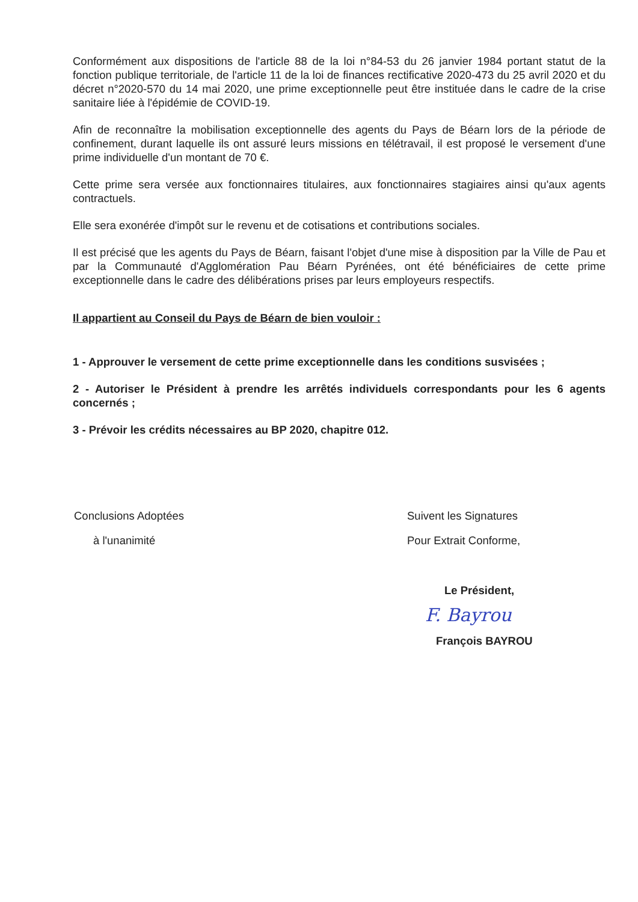Conformément aux dispositions de l'article 88 de la loi n°84-53 du 26 janvier 1984 portant statut de la fonction publique territoriale, de l'article 11 de la loi de finances rectificative 2020-473 du 25 avril 2020 et du décret n°2020-570 du 14 mai 2020, une prime exceptionnelle peut être instituée dans le cadre de la crise sanitaire liée à l'épidémie de COVID-19.
Afin de reconnaître la mobilisation exceptionnelle des agents du Pays de Béarn lors de la période de confinement, durant laquelle ils ont assuré leurs missions en télétravail, il est proposé le versement d'une prime individuelle d'un montant de 70 €.
Cette prime sera versée aux fonctionnaires titulaires, aux fonctionnaires stagiaires ainsi qu'aux agents contractuels.
Elle sera exonérée d'impôt sur le revenu et de cotisations et contributions sociales.
Il est précisé que les agents du Pays de Béarn, faisant l'objet d'une mise à disposition par la Ville de Pau et par la Communauté d'Agglomération Pau Béarn Pyrénées, ont été bénéficiaires de cette prime exceptionnelle dans le cadre des délibérations prises par leurs employeurs respectifs.
Il appartient au Conseil du Pays de Béarn de bien vouloir :
1 - Approuver le versement de cette prime exceptionnelle dans les conditions susvisées ;
2 - Autoriser le Président à prendre les arrêtés individuels correspondants pour les 6 agents concernés ;
3 - Prévoir les crédits nécessaires au BP 2020, chapitre 012.
Conclusions Adoptées
à l'unanimité
Suivent les Signatures
Pour Extrait Conforme,
Le Président,
F. Bayrou
François BAYROU